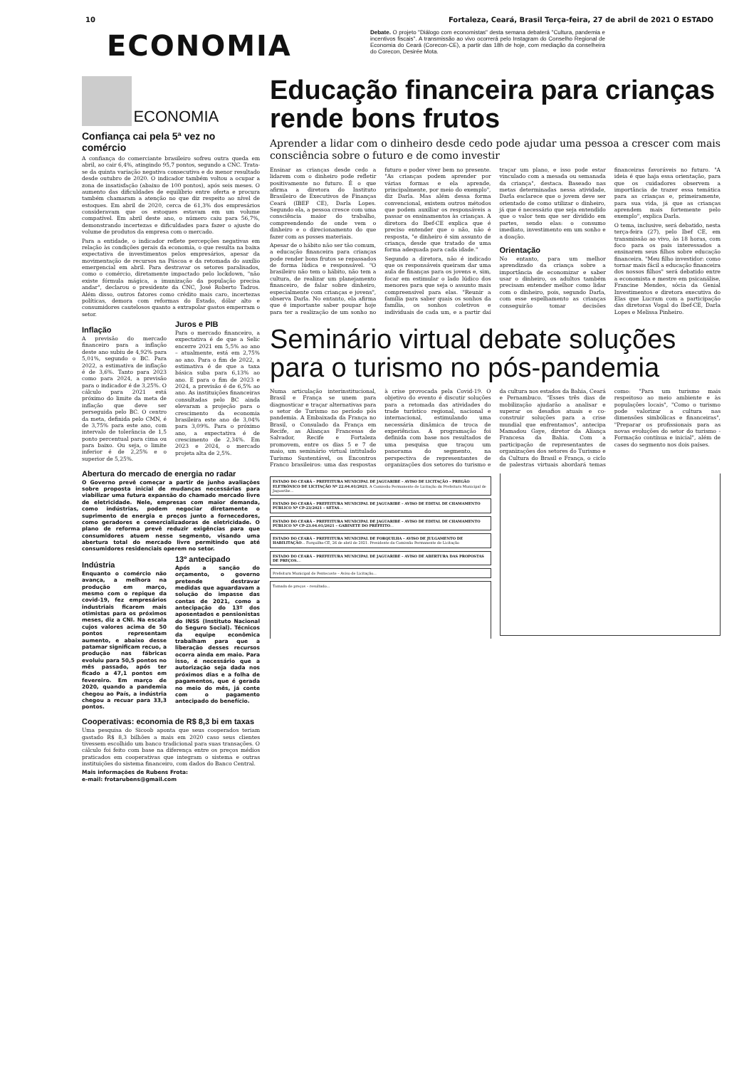10 Fortaleza, Ceará, Brasil Terça-feira, 27 de abril de 2021 O ESTADO
ECONOMIA
Debate. O projeto "Diálogo com economistas" desta semana debaterá "Cultura, pandemia e incentivos fiscais". A transmissão ao vivo ocorrerá pelo Instagram do Conselho Regional de Economia do Ceará (Corecon-CE), a partir das 18h de hoje, com mediação da conselheira do Corecon, Desirée Mota.
ECONOMIA
Confiança cai pela 5ª vez no comércio
A confiança do comerciante brasileiro sofreu outra queda em abril, ao cair 6,4%, atingindo 95,7 pontos, segundo a CNC. Trata-se da quinta variação negativa consecutiva e do menor resultado desde outubro de 2020. O indicador também voltou a ocupar a zona de insatisfação (abaixo de 100 pontos), após seis meses. O aumento das dificuldades de equilíbrio entre oferta e procura também chamaram a atenção no que diz respeito ao nível de estoques. Em abril de 2020, cerca de 61,3% dos empresários consideravam que os estoques estavam em um volume compatível. Em abril deste ano, o número caiu para 56,7%, demonstrando incertezas e dificuldades para fazer o ajuste do volume de produtos da empresa com o mercado.
Para a entidade, o indicador reflete percepções negativas em relação às condições gerais da economia, o que resulta na baixa expectativa de investimentos pelos empresários, apesar da movimentação de recursos na Páscoa e da retomada do auxílio emergencial em abril. Para destravar os setores paralisados, como o comércio, diretamente impactado pelo lockdown, "não existe fórmula mágica, a imunização da população precisa andar", declarou o presidente da CNC, José Roberto Tadros. Além disso, outros fatores como crédito mais caro, incertezas políticas, demora com reformas do Estado, dólar alto e consumidores cautelosos quanto a extrapolar gastos emperram o setor.
Inflação
A previsão do mercado financeiro para a inflação deste ano subiu de 4,92% para 5,01%, segundo o BC. Para 2022, a estimativa de inflação é de 3,6%. Tanto para 2023 como para 2024, a previsão para o indicador é de 3,25%. O cálculo para 2021 está próximo do limite da meta de inflação que deve ser perseguida pelo BC. O centro da meta, definida pelo CMN, é de 3,75% para este ano, com intervalo de tolerância de 1,5 ponto percentual para cima ou para baixo. Ou seja, o limite inferior é de 2,25% e o superior de 5,25%.
Juros e PIB
Para o mercado financeiro, a expectativa é de que a Selic encerre 2021 em 5,5% ao ano – atualmente, está em 2,75% ao ano. Para o fim de 2022, a estimativa é de que a taxa básica suba para 6,13% ao ano. E para o fim de 2023 e 2024, a previsão é de 6,5% ao ano. As instituições financeiras consultadas pelo BC ainda elevaram a projeção para o crescimento da economia brasileira este ano de 3,04% para 3,09%. Para o próximo ano, a expectativa é de crescimento de 2,34%. Em 2023 e 2024, o mercado projeta alta de 2,5%.
Abertura do mercado de energia no radar
O Governo prevê começar a partir de junho avaliações sobre proposta inicial de mudanças necessárias para viabilizar uma futura expansão do chamado mercado livre de eletricidade. Nele, empresas com maior demanda, como indústrias, podem negociar diretamente o suprimento de energia e preços junto a fornecedores, como geradores e comercializadoras de eletricidade. O plano de reforma prevê reduzir exigências para que consumidores atuem nesse segmento, visando uma abertura total do mercado livre permitindo que até consumidores residenciais operem no setor.
Indústria
Enquanto o comércio não avança, a melhora na produção em março, mesmo com o repique da covid-19, fez empresários industriais ficarem mais otimistas para os próximos meses, diz a CNI. Na escala cujos valores acima de 50 pontos representam aumento, e abaixo desse patamar significam recuo, a produção nas fábricas evoluiu para 50,5 pontos no mês passado, após ter ficado a 47,1 pontos em fevereiro. Em março de 2020, quando a pandemia chegou ao País, a indústria chegou a recuar para 33,3 pontos.
13º antecipado
Após a sanção do orçamento, o governo pretende destravar medidas que aguardavam a solução do impasse das contas de 2021, como a antecipação do 13º dos aposentados e pensionistas do INSS (Instituto Nacional do Seguro Social). Técnicos da equipe econômica trabalham para que a liberação desses recursos ocorra ainda em maio. Para isso, é necessário que a autorização seja dada nos próximos dias e a folha de pagamentos, que é gerada no meio do mês, já conte com o pagamento antecipado do benefício.
Cooperativas: economia de R$ 8,3 bi em taxas
Uma pesquisa do Sicoob aponta que seus cooperados teriam gastado R$ 8,3 bilhões a mais em 2020 caso seus clientes tivessem escolhido um banco tradicional para suas transações. O cálculo foi feito com base na diferença entre os preços médios praticados em cooperativas que integram o sistema e outras instituições do sistema financeiro, com dados do Banco Central.
Mais informações de Rubens Frota:
e-mail: frotarubens@gmail.com
Educação financeira para crianças rende bons frutos
Aprender a lidar com o dinheiro desde cedo pode ajudar uma pessoa a crescer com mais consciência sobre o futuro e de como investir
Ensinar as crianças desde cedo a lidarem com o dinheiro pode refletir positivamente no futuro. É o que afirma a diretora do Instituto Brasileiro de Executivos de Finanças Ceará (IBEF CE), Darla Lopes. Segundo ela, a pessoa cresce com uma consciência maior do trabalho, compreendendo de onde vem o dinheiro e o direcionamento do que fazer com as posses materiais.
Apesar de o hábito não ser tão comum, a educação financeira para crianças pode render bons frutos se repassados de forma lúdica e responsável. "O brasileiro não tem o hábito, não tem a cultura, de realizar um planejamento financeiro, de falar sobre dinheiro, especialmente com crianças e jovens", observa Darla. No entanto, ela afirma que é importante saber poupar hoje para ter a realização de um sonho no futuro e poder viver bem no presente. "As crianças podem aprender por várias formas e ela aprende, principalmente, por meio do exemplo", diz Darla. Mas além dessa forma convencional, existem outros métodos que podem auxiliar os responsáveis a passar os ensinamentos às crianças. A diretora do Ibef-CE explica que é preciso entender que o não, não é resposta, "e dinheiro é sim assunto de criança, desde que tratado de uma forma adequada para cada idade."
Segundo a diretora, não é indicado que os responsáveis queiram dar uma aula de finanças para os jovens e, sim, focar em estimular o lado lúdico dos menores para que seja o assunto mais compreensivel para elas. "Reunir a família para saber quais os sonhos da família, os sonhos coletivos e individuais de cada um, e a partir daí traçar um plano, e isso pode estar vinculado com a mesada ou semanada da criança", destaca. Baseado nas metas determinadas nessa atividade, Darla esclarece que o jovem deve ser orientado de como utilizar o dinheiro, já que é necessário que seja entendido que o valor tem que ser dividido em partes, sendo elas: o consumo imediato, investimento em um sonho e a doação.
Orientação
No entanto, para um melhor aprendizado da criança sobre a importância de economizar e saber usar o dinheiro, os adultos também precisam entender melhor como lidar com o dinheiro, pois, segundo Darla, com esse espelhamento as crianças conseguirão tomar decisões financeiras favoráveis no futuro. "A ideia é que haja essa orientação, para que os cuidadores observem a importância de trazer essa temática para as crianças e, primeiramente, para sua vida, já que as crianças aprendem mais fortemente pelo exemplo", explica Darla.
O tema, inclusive, será debatido, nesta terça-feira (27), pelo Ibef CE, em transmissão ao vivo, às 18 horas, com foco para os pais interessados a ensinarem seus filhos sobre educação financeira. "Meu filho investidor: como tornar mais fácil a educação financeira dos nossos filhos" será debatido entre a economista e mestre em psicanálise, Francine Mendes, sócia da Genial Investimentos e diretora executiva do Elas que Lucram com a participação das diretoras Vogal do Ibef-CE, Darla Lopes e Melissa Pinheiro.
Seminário virtual debate soluções para o turismo no pós-pandemia
Numa articulação interinstitucional, Brasil e França se unem para diagnosticar e traçar alternativas para o setor de Turismo no período pós pandemia. A Embaixada da França no Brasil, o Consulado da França em Recife, as Alianças Francesas de Salvador, Recife e Fortaleza promovem, entre os dias 5 e 7 de maio, um seminário virtual intitulado Turismo Sustentável, os Encontros Franco brasileiros: uma das respostas à crise provocada pela Covid-19. O objetivo do evento é discutir soluções para a retomada das atividades do trade turístico regional, nacional e internacional, estimulando uma necessária dinâmica de troca de experiências. A programação foi definida com base nos resultados de uma pesquisa que traçou um panorama do segmento, na perspectiva de representantes de organizações dos setores do turismo e da cultura nos estados da Bahia, Ceará e Pernambuco. "Esses três dias de mobilização ajudarão a analisar e superar os desafios atuais e co-construir soluções para a crise mundial que enfrentamos", antecipa Mamadou Gaye, diretor da Aliança Francesa da Bahia. Com a participação de representantes de organizações dos setores do Turismo e da Cultura do Brasil e França, o ciclo de palestras virtuais abordará temas como: "Para um turismo mais respeitoso ao meio ambiente e às populações locais", "Como o turismo pode valorizar a cultura nas dimensões simbólicas e financeiras", "Preparar os profissionais para as novas evoluções do setor do turismo - Formação contínua e inicial", além de cases do segmento nos dois países.
ESTADO DO CEARÁ – PREFEITURA MUNICIPAL DE JAGUARIBE – AVISO DE LICITAÇÃO – PREGÃO ELETRÔNICO DE LICITAÇÃO Nº 22.04.01/2021. A Comissão Permanente de Licitação da Prefeitura Municipal de Jaguaribe...
ESTADO DO CEARÁ – PREFEITURA MUNICIPAL DE JAGUARIBE – AVISO DE EDITAL DE CHAMAMENTO PÚBLICO Nº CP-23/2021 – SETAS...
ESTADO DO CEARÁ – PREFEITURA MUNICIPAL DE JAGUARIBE – AVISO DE EDITAL DE CHAMAMENTO PÚBLICO Nº CP-23.04.01/2021 – GABINETE DO PREFEITO...
ESTADO DO CEARÁ – PREFEITURA MUNICIPAL DE FORQUILHA – AVISO DE JULGAMENTO DE HABILITAÇÃO... Forquilha-CE, 26 de abril de 2021. Presidente da Comissão Permanente de Licitação
ESTADO DO CEARÁ – PREFEITURA MUNICIPAL DE JAGUARIBE – AVISO DE ABERTURA DAS PROPOSTAS DE PREÇOS....
Prefeitura Municipal de Pentecoste – Aviso de Licitação...
Tomada de preços – resultado...